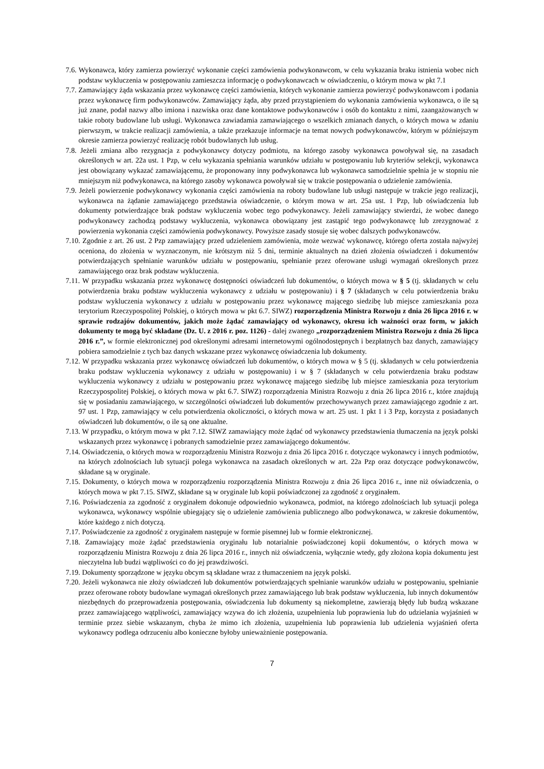7.6. Wykonawca, który zamierza powierzyć wykonanie części zamówienia podwykonawcom, w celu wykazania braku istnienia wobec nich podstaw wykluczenia w postępowaniu zamieszcza informację o podwykonawcach w oświadczeniu, o którym mowa w pkt 7.1
7.7. Zamawiający żąda wskazania przez wykonawcę części zamówienia, których wykonanie zamierza powierzyć podwykonawcom i podania przez wykonawcę firm podwykonawców. Zamawiający żąda, aby przed przystąpieniem do wykonania zamówienia wykonawca, o ile są już znane, podał nazwy albo imiona i nazwiska oraz dane kontaktowe podwykonawców i osób do kontaktu z nimi, zaangażowanych w takie roboty budowlane lub usługi. Wykonawca zawiadamia zamawiającego o wszelkich zmianach danych, o których mowa w zdaniu pierwszym, w trakcie realizacji zamówienia, a także przekazuje informacje na temat nowych podwykonawców, którym w późniejszym okresie zamierza powierzyć realizację robót budowlanych lub usług.
7.8. Jeżeli zmiana albo rezygnacja z podwykonawcy dotyczy podmiotu, na którego zasoby wykonawca powoływał się, na zasadach określonych w art. 22a ust. 1 Pzp, w celu wykazania spełniania warunków udziału w postępowaniu lub kryteriów selekcji, wykonawca jest obowiązany wykazać zamawiającemu, że proponowany inny podwykonawca lub wykonawca samodzielnie spełnia je w stopniu nie mniejszym niż podwykonawca, na którego zasoby wykonawca powoływał się w trakcie postępowania o udzielenie zamówienia.
7.9. Jeżeli powierzenie podwykonawcy wykonania części zamówienia na roboty budowlane lub usługi następuje w trakcie jego realizacji, wykonawca na żądanie zamawiającego przedstawia oświadczenie, o którym mowa w art. 25a ust. 1 Pzp, lub oświadczenia lub dokumenty potwierdzające brak podstaw wykluczenia wobec tego podwykonawcy. Jeżeli zamawiający stwierdzi, że wobec danego podwykonawcy zachodzą podstawy wykluczenia, wykonawca obowiązany jest zastąpić tego podwykonawcę lub zrezygnować z powierzenia wykonania części zamówienia podwykonawcy. Powyższe zasady stosuje się wobec dalszych podwykonawców.
7.10. Zgodnie z art. 26 ust. 2 Pzp zamawiający przed udzieleniem zamówienia, może wezwać wykonawcę, którego oferta została najwyżej oceniona, do złożenia w wyznaczonym, nie krótszym niż 5 dni, terminie aktualnych na dzień złożenia oświadczeń i dokumentów potwierdzających spełnianie warunków udziału w postępowaniu, spełnianie przez oferowane usługi wymagań określonych przez zamawiającego oraz brak podstaw wykluczenia.
7.11. W przypadku wskazania przez wykonawcę dostępności oświadczeń lub dokumentów, o których mowa w § 5 (tj. składanych w celu potwierdzenia braku podstaw wykluczenia wykonawcy z udziału w postępowaniu) i § 7 (składanych w celu potwierdzenia braku podstaw wykluczenia wykonawcy z udziału w postępowaniu przez wykonawcę mającego siedzibę lub miejsce zamieszkania poza terytorium Rzeczypospolitej Polskiej, o których mowa w pkt 6.7. SIWZ) rozporządzenia Ministra Rozwoju z dnia 26 lipca 2016 r. w sprawie rodzajów dokumentów, jakich może żądać zamawiający od wykonawcy, okresu ich ważności oraz form, w jakich dokumenty te mogą być składane (Dz. U. z 2016 r. poz. 1126) - dalej zwanego „rozporządzeniem Ministra Rozwoju z dnia 26 lipca 2016 r.”, w formie elektronicznej pod określonymi adresami internetowymi ogólnodostępnych i bezpłatnych baz danych, zamawiający pobiera samodzielnie z tych baz danych wskazane przez wykonawcę oświadczenia lub dokumenty.
7.12. W przypadku wskazania przez wykonawcę oświadczeń lub dokumentów, o których mowa w § 5 (tj. składanych w celu potwierdzenia braku podstaw wykluczenia wykonawcy z udziału w postępowaniu) i w § 7 (składanych w celu potwierdzenia braku podstaw wykluczenia wykonawcy z udziału w postępowaniu przez wykonawcę mającego siedzibę lub miejsce zamieszkania poza terytorium Rzeczypospolitej Polskiej, o których mowa w pkt 6.7. SIWZ) rozporządzenia Ministra Rozwoju z dnia 26 lipca 2016 r., które znajdują się w posiadaniu zamawiającego, w szczególności oświadczeń lub dokumentów przechowywanych przez zamawiającego zgodnie z art. 97 ust. 1 Pzp, zamawiający w celu potwierdzenia okoliczności, o których mowa w art. 25 ust. 1 pkt 1 i 3 Pzp, korzysta z posiadanych oświadczeń lub dokumentów, o ile są one aktualne.
7.13. W przypadku, o którym mowa w pkt 7.12. SIWZ zamawiający może żądać od wykonawcy przedstawienia tłumaczenia na język polski wskazanych przez wykonawcę i pobranych samodzielnie przez zamawiającego dokumentów.
7.14. Oświadczenia, o których mowa w rozporządzeniu Ministra Rozwoju z dnia 26 lipca 2016 r. dotyczące wykonawcy i innych podmiotów, na których zdolnościach lub sytuacji polega wykonawca na zasadach określonych w art. 22a Pzp oraz dotyczące podwykonawców, składane są w oryginale.
7.15. Dokumenty, o których mowa w rozporządzeniu rozporządzenia Ministra Rozwoju z dnia 26 lipca 2016 r., inne niż oświadczenia, o których mowa w pkt 7.15. SIWZ, składane są w oryginale lub kopii poświadczonej za zgodność z oryginałem.
7.16. Poświadczenia za zgodność z oryginałem dokonuje odpowiednio wykonawca, podmiot, na którego zdolnościach lub sytuacji polega wykonawca, wykonawcy wspólnie ubiegający się o udzielenie zamówienia publicznego albo podwykonawca, w zakresie dokumentów, które każdego z nich dotyczą.
7.17. Poświadczenie za zgodność z oryginałem następuje w formie pisemnej lub w formie elektronicznej.
7.18. Zamawiający może żądać przedstawienia oryginału lub notarialnie poświadczonej kopii dokumentów, o których mowa w rozporządzeniu Ministra Rozwoju z dnia 26 lipca 2016 r., innych niż oświadczenia, wyłącznie wtedy, gdy złożona kopia dokumentu jest nieczytelna lub budzi wątpliwości co do jej prawdziwości.
7.19. Dokumenty sporządzone w języku obcym są składane wraz z tłumaczeniem na język polski.
7.20. Jeżeli wykonawca nie złoży oświadczeń lub dokumentów potwierdzających spełnianie warunków udziału w postępowaniu, spełnianie przez oferowane roboty budowlane wymagań określonych przez zamawiającego lub brak podstaw wykluczenia, lub innych dokumentów niezbędnych do przeprowadzenia postępowania, oświadczenia lub dokumenty są niekompletne, zawierają błędy lub budzą wskazane przez zamawiającego wątpliwości, zamawiający wzywa do ich złożenia, uzupełnienia lub poprawienia lub do udzielania wyjaśnień w terminie przez siebie wskazanym, chyba że mimo ich złożenia, uzupełnienia lub poprawienia lub udzielenia wyjaśnień oferta wykonawcy podlega odrzuceniu albo konieczne byłoby unieważnienie postępowania.
7